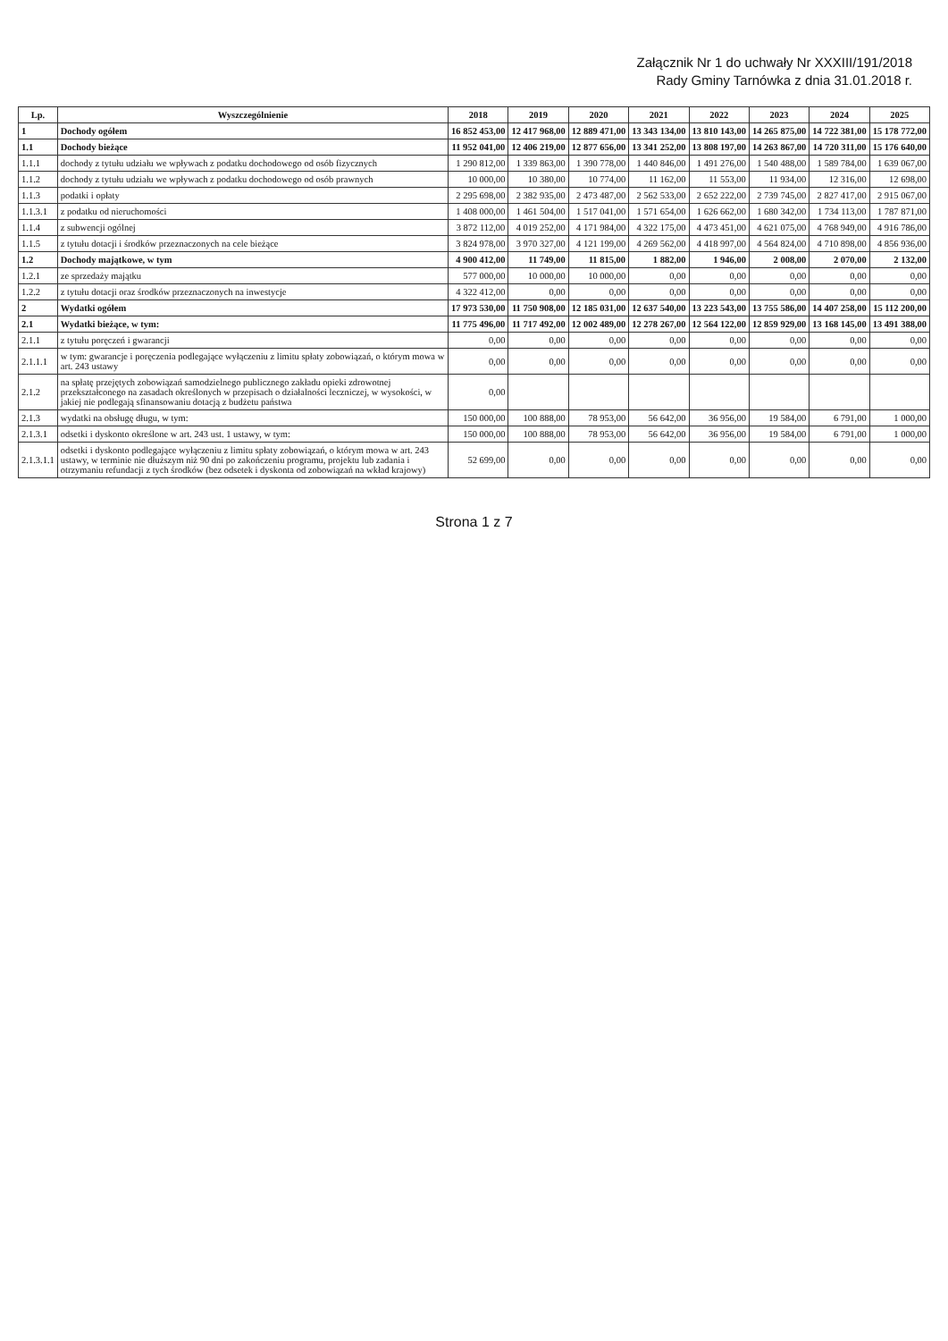Załącznik Nr 1 do uchwały Nr XXXIII/191/2018
Rady Gminy Tarnówka z dnia 31.01.2018 r.
| Lp. | Wyszczególnienie | 2018 | 2019 | 2020 | 2021 | 2022 | 2023 | 2024 | 2025 |
| --- | --- | --- | --- | --- | --- | --- | --- | --- | --- |
| 1 | Dochody ogółem | 16 852 453,00 | 12 417 968,00 | 12 889 471,00 | 13 343 134,00 | 13 810 143,00 | 14 265 875,00 | 14 722 381,00 | 15 178 772,00 |
| 1.1 | Dochody bieżące | 11 952 041,00 | 12 406 219,00 | 12 877 656,00 | 13 341 252,00 | 13 808 197,00 | 14 263 867,00 | 14 720 311,00 | 15 176 640,00 |
| 1.1.1 | dochody z tytułu udziału we wpływach z podatku dochodowego od osób fizycznych | 1 290 812,00 | 1 339 863,00 | 1 390 778,00 | 1 440 846,00 | 1 491 276,00 | 1 540 488,00 | 1 589 784,00 | 1 639 067,00 |
| 1.1.2 | dochody z tytułu udziału we wpływach z podatku dochodowego od osób prawnych | 10 000,00 | 10 380,00 | 10 774,00 | 11 162,00 | 11 553,00 | 11 934,00 | 12 316,00 | 12 698,00 |
| 1.1.3 | podatki i opłaty | 2 295 698,00 | 2 382 935,00 | 2 473 487,00 | 2 562 533,00 | 2 652 222,00 | 2 739 745,00 | 2 827 417,00 | 2 915 067,00 |
| 1.1.3.1 | z podatku od nieruchomości | 1 408 000,00 | 1 461 504,00 | 1 517 041,00 | 1 571 654,00 | 1 626 662,00 | 1 680 342,00 | 1 734 113,00 | 1 787 871,00 |
| 1.1.4 | z subwencji ogólnej | 3 872 112,00 | 4 019 252,00 | 4 171 984,00 | 4 322 175,00 | 4 473 451,00 | 4 621 075,00 | 4 768 949,00 | 4 916 786,00 |
| 1.1.5 | z tytułu dotacji i środków przeznaczonych na cele bieżące | 3 824 978,00 | 3 970 327,00 | 4 121 199,00 | 4 269 562,00 | 4 418 997,00 | 4 564 824,00 | 4 710 898,00 | 4 856 936,00 |
| 1.2 | Dochody majątkowe, w tym | 4 900 412,00 | 11 749,00 | 11 815,00 | 1 882,00 | 1 946,00 | 2 008,00 | 2 070,00 | 2 132,00 |
| 1.2.1 | ze sprzedaży majątku | 577 000,00 | 10 000,00 | 10 000,00 | 0,00 | 0,00 | 0,00 | 0,00 | 0,00 |
| 1.2.2 | z tytułu dotacji oraz środków przeznaczonych na inwestycje | 4 322 412,00 | 0,00 | 0,00 | 0,00 | 0,00 | 0,00 | 0,00 | 0,00 |
| 2 | Wydatki ogółem | 17 973 530,00 | 11 750 908,00 | 12 185 031,00 | 12 637 540,00 | 13 223 543,00 | 13 755 586,00 | 14 407 258,00 | 15 112 200,00 |
| 2.1 | Wydatki bieżące, w tym: | 11 775 496,00 | 11 717 492,00 | 12 002 489,00 | 12 278 267,00 | 12 564 122,00 | 12 859 929,00 | 13 168 145,00 | 13 491 388,00 |
| 2.1.1 | z tytułu poręczeń i gwarancji | 0,00 | 0,00 | 0,00 | 0,00 | 0,00 | 0,00 | 0,00 | 0,00 |
| 2.1.1.1 | w tym: gwarancje i poręczenia podlegające wyłączeniu z limitu spłaty zobowiązań, o którym mowa w art. 243 ustawy | 0,00 | 0,00 | 0,00 | 0,00 | 0,00 | 0,00 | 0,00 | 0,00 |
| 2.1.2 | na spłatę przejętych zobowiązań samodzielnego publicznego zakładu opieki zdrowotnej przekształconego na zasadach określonych w przepisach o działalności leczniczej, w wysokości, w jakiej nie podlegają sfinansowaniu dotacją z budżetu państwa | 0,00 | | | | | | | |
| 2.1.3 | wydatki na obsługę długu, w tym: | 150 000,00 | 100 888,00 | 78 953,00 | 56 642,00 | 36 956,00 | 19 584,00 | 6 791,00 | 1 000,00 |
| 2.1.3.1 | odsetki i dyskonto określone w art. 243 ust. 1 ustawy, w tym: | 150 000,00 | 100 888,00 | 78 953,00 | 56 642,00 | 36 956,00 | 19 584,00 | 6 791,00 | 1 000,00 |
| 2.1.3.1.1 | odsetki i dyskonto podlegające wyłączeniu z limitu spłaty zobowiązań, o którym mowa w art. 243 ustawy, w terminie nie dłuższym niż 90 dni po zakończeniu programu, projektu lub zadania i otrzymaniu refundacji z tych środków (bez odsetek i dyskonta od zobowiązań na wkład krajowy) | 52 699,00 | 0,00 | 0,00 | 0,00 | 0,00 | 0,00 | 0,00 | 0,00 |
Strona 1 z 7